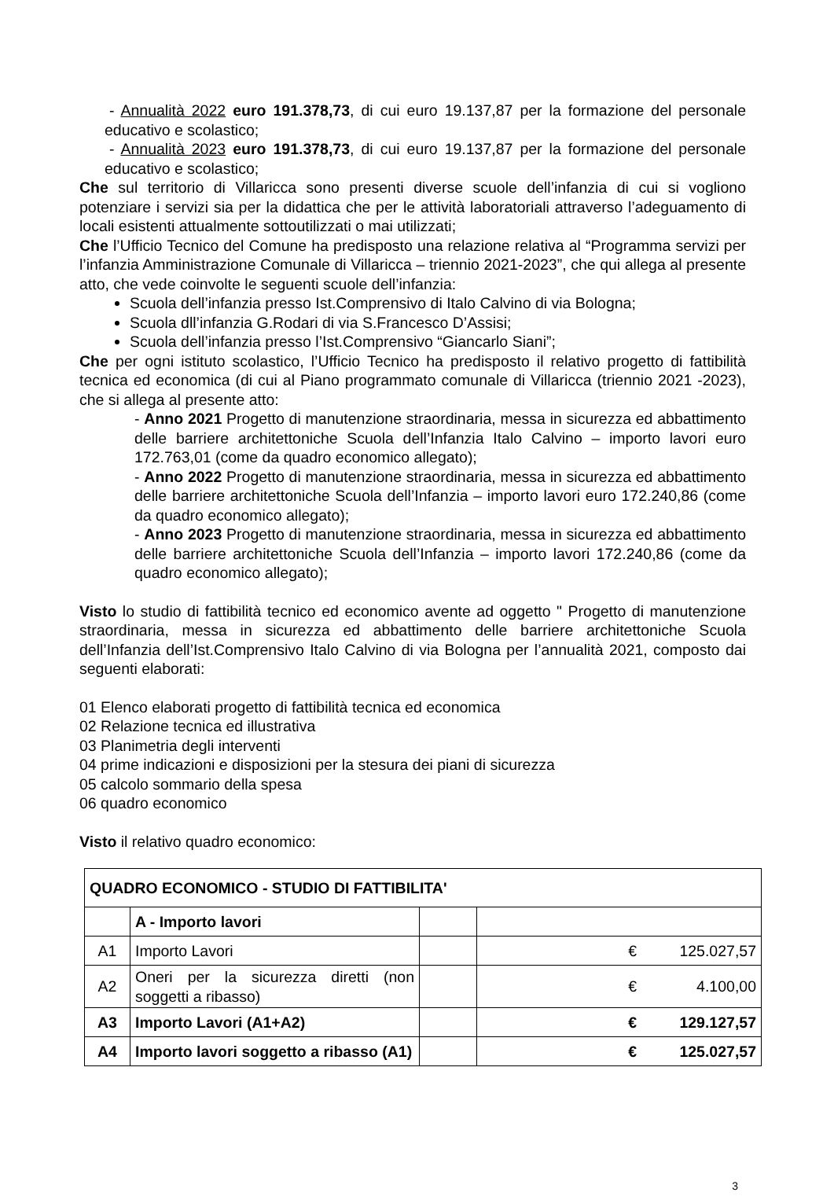- Annualità 2022 euro 191.378,73, di cui euro 19.137,87 per la formazione del personale educativo e scolastico;
- Annualità 2023 euro 191.378,73, di cui euro 19.137,87 per la formazione del personale educativo e scolastico;
Che sul territorio di Villaricca sono presenti diverse scuole dell’infanzia di cui si vogliono potenziare i servizi sia per la didattica che per le attività laboratoriali attraverso l’adeguamento di locali esistenti attualmente sottoutilizzati o mai utilizzati;
Che l’Ufficio Tecnico del Comune ha predisposto una relazione relativa al “Programma servizi per l’infanzia Amministrazione Comunale di Villaricca – triennio 2021-2023”, che qui allega al presente atto, che vede coinvolte le seguenti scuole dell’infanzia:
Scuola dell’infanzia presso Ist.Comprensivo di Italo Calvino di via Bologna;
Scuola dll’infanzia G.Rodari di via S.Francesco D’Assisi;
Scuola dell’infanzia presso l’Ist.Comprensivo “Giancarlo Siani”;
Che per ogni istituto scolastico, l’Ufficio Tecnico ha predisposto il relativo progetto di fattibilità tecnica ed economica (di cui al Piano programmato comunale di Villaricca (triennio 2021 -2023), che si allega al presente atto:
- Anno 2021 Progetto di manutenzione straordinaria, messa in sicurezza ed abbattimento delle barriere architettoniche Scuola dell’Infanzia Italo Calvino – importo lavori euro 172.763,01 (come da quadro economico allegato);
- Anno 2022 Progetto di manutenzione straordinaria, messa in sicurezza ed abbattimento delle barriere architettoniche Scuola dell’Infanzia – importo lavori euro 172.240,86 (come da quadro economico allegato);
- Anno 2023 Progetto di manutenzione straordinaria, messa in sicurezza ed abbattimento delle barriere architettoniche Scuola dell’Infanzia – importo lavori 172.240,86 (come da quadro economico allegato);
Visto lo studio di fattibilità tecnico ed economico avente ad oggetto " Progetto di manutenzione straordinaria, messa in sicurezza ed abbattimento delle barriere architettoniche Scuola dell’Infanzia dell’Ist.Comprensivo Italo Calvino di via Bologna per l’annualità 2021, composto dai seguenti elaborati:
01 Elenco elaborati progetto di fattibilità tecnica ed economica
02 Relazione tecnica ed illustrativa
03 Planimetria degli interventi
04 prime indicazioni e disposizioni per la stesura dei piani di sicurezza
05 calcolo sommario della spesa
06 quadro economico
Visto il relativo quadro economico:
| QUADRO ECONOMICO - STUDIO DI FATTIBILITA' | | | | |
| --- | --- | --- | --- | --- |
| | A - Importo lavori | | | |
| A1 | Importo Lavori | | € | 125.027,57 |
| A2 | Oneri per la sicurezza diretti (non soggetti a ribasso) | | € | 4.100,00 |
| A3 | Importo Lavori (A1+A2) | | € | 129.127,57 |
| A4 | Importo lavori soggetto a ribasso (A1) | | € | 125.027,57 |
3